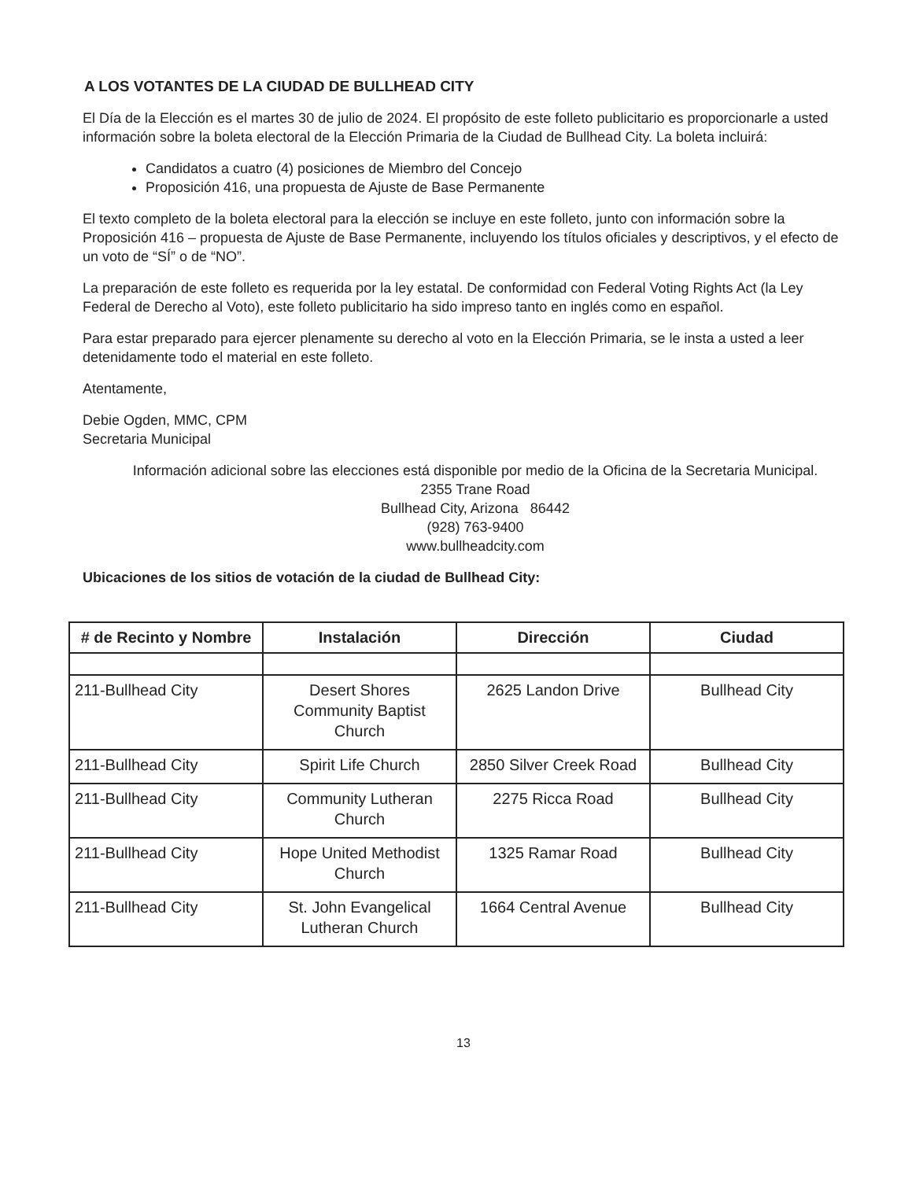A LOS VOTANTES DE LA CIUDAD DE BULLHEAD CITY
El Día de la Elección es el martes 30 de julio de 2024. El propósito de este folleto publicitario es proporcionarle a usted información sobre la boleta electoral de la Elección Primaria de la Ciudad de Bullhead City. La boleta incluirá:
Candidatos a cuatro (4) posiciones de Miembro del Concejo
Proposición 416, una propuesta de Ajuste de Base Permanente
El texto completo de la boleta electoral para la elección se incluye en este folleto, junto con información sobre la Proposición 416 – propuesta de Ajuste de Base Permanente, incluyendo los títulos oficiales y descriptivos, y el efecto de un voto de “SÍ” o de “NO”.
La preparación de este folleto es requerida por la ley estatal. De conformidad con Federal Voting Rights Act (la Ley Federal de Derecho al Voto), este folleto publicitario ha sido impreso tanto en inglés como en español.
Para estar preparado para ejercer plenamente su derecho al voto en la Elección Primaria, se le insta a usted a leer detenidamente todo el material en este folleto.
Atentamente,
Debie Ogden, MMC, CPM
Secretaria Municipal
Información adicional sobre las elecciones está disponible por medio de la Oficina de la Secretaria Municipal.
2355 Trane Road
Bullhead City, Arizona 86442
(928) 763-9400
www.bullheadcity.com
Ubicaciones de los sitios de votación de la ciudad de Bullhead City:
| # de Recinto y Nombre | Instalación | Dirección | Ciudad |
| --- | --- | --- | --- |
| 211-Bullhead City | Desert Shores Community Baptist Church | 2625 Landon Drive | Bullhead City |
| 211-Bullhead City | Spirit Life Church | 2850 Silver Creek Road | Bullhead City |
| 211-Bullhead City | Community Lutheran Church | 2275 Ricca Road | Bullhead City |
| 211-Bullhead City | Hope United Methodist Church | 1325 Ramar Road | Bullhead City |
| 211-Bullhead City | St. John Evangelical Lutheran Church | 1664 Central Avenue | Bullhead City |
13